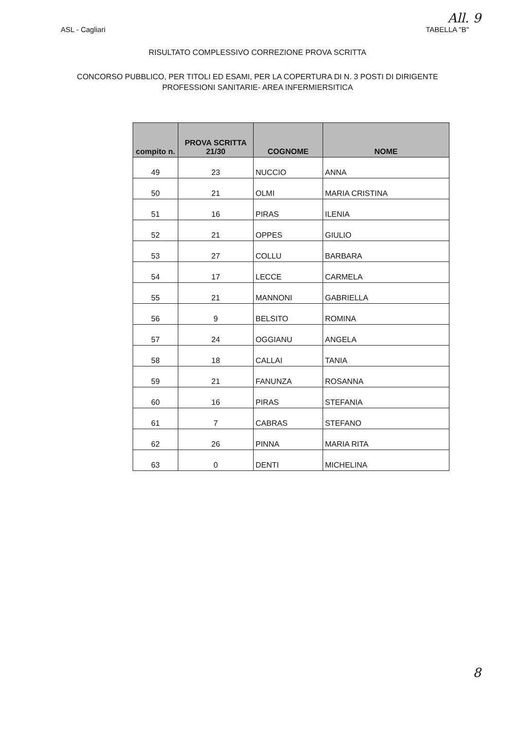All. 9
ASL - Cagliari TABELLA "B"
RISULTATO COMPLESSIVO CORREZIONE PROVA SCRITTA
CONCORSO PUBBLICO, PER TITOLI ED ESAMI, PER LA COPERTURA DI N. 3 POSTI DI DIRIGENTE
PROFESSIONI SANITARIE- AREA INFERMIERSITICA
| compito n. | PROVA SCRITTA 21/30 | COGNOME | NOME |
| --- | --- | --- | --- |
| 49 | 23 | NUCCIO | ANNA |
| 50 | 21 | OLMI | MARIA CRISTINA |
| 51 | 16 | PIRAS | ILENIA |
| 52 | 21 | OPPES | GIULIO |
| 53 | 27 | COLLU | BARBARA |
| 54 | 17 | LECCE | CARMELA |
| 55 | 21 | MANNONI | GABRIELLA |
| 56 | 9 | BELSITO | ROMINA |
| 57 | 24 | OGGIANU | ANGELA |
| 58 | 18 | CALLAI | TANIA |
| 59 | 21 | FANUNZA | ROSANNA |
| 60 | 16 | PIRAS | STEFANIA |
| 61 | 7 | CABRAS | STEFANO |
| 62 | 26 | PINNA | MARIA RITA |
| 63 | 0 | DENTI | MICHELINA |
8